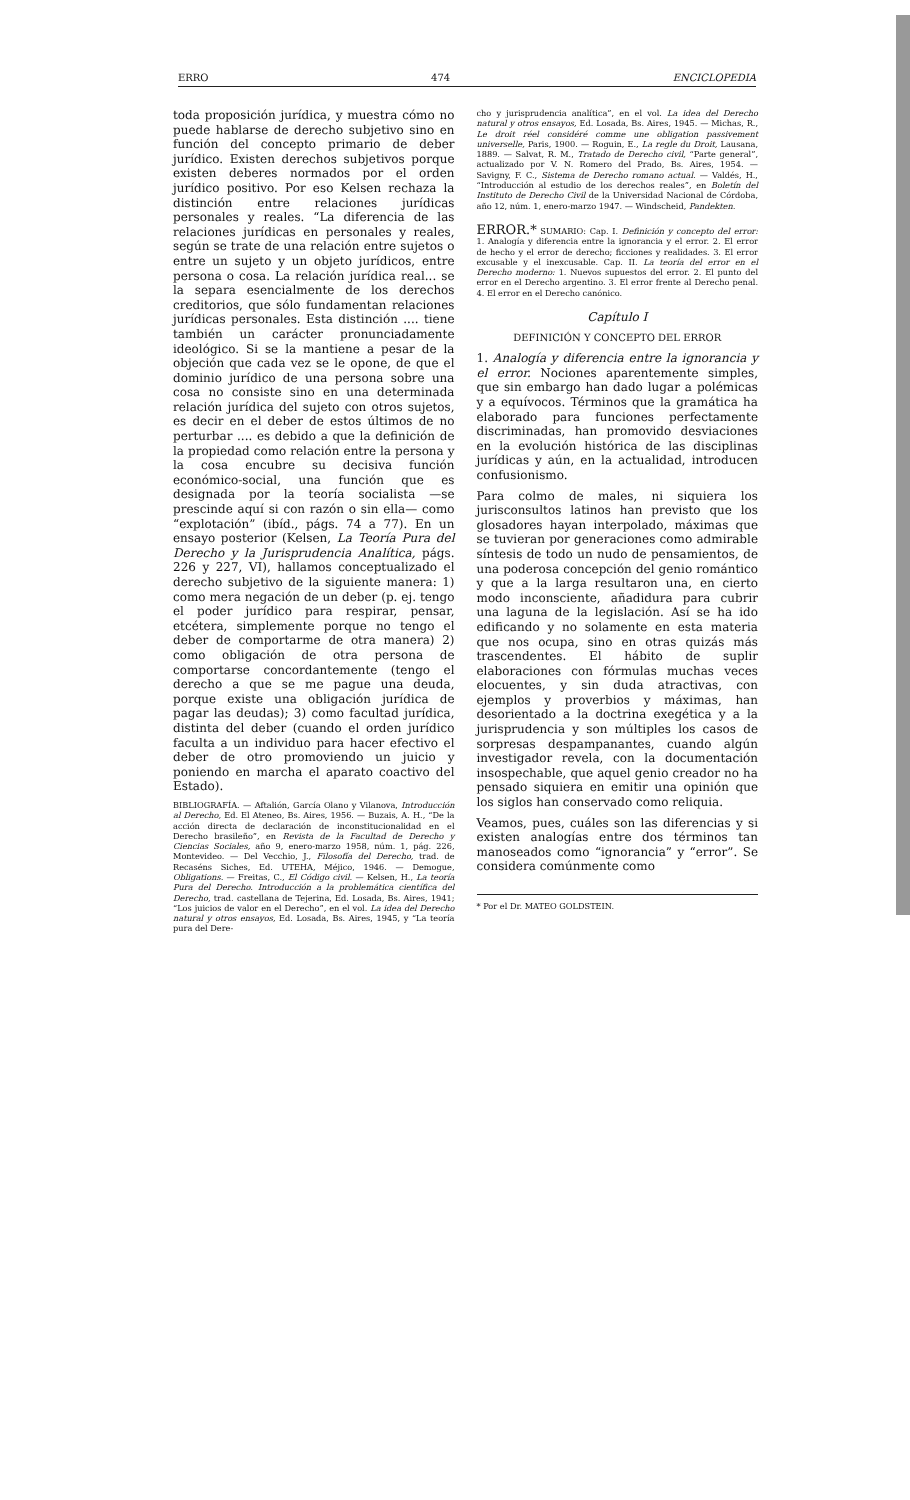ERRO 474 ENCICLOPEDIA
toda proposición jurídica, y muestra cómo no puede hablarse de derecho subjetivo sino en función del concepto primario de deber jurídico. Existen derechos subjetivos porque existen deberes normados por el orden jurídico positivo. Por eso Kelsen rechaza la distinción entre relaciones jurídicas personales y reales. “La diferencia de las relaciones jurídicas en personales y reales, según se trate de una relación entre sujetos o entre un sujeto y un objeto jurídicos, entre persona o cosa. La relación jurídica real... se la separa esencialmente de los derechos creditorios, que sólo fundamentan relaciones jurídicas personales. Esta distinción .... tiene también un carácter pronunciadamente ideológico. Si se la mantiene a pesar de la objeción que cada vez se le opone, de que el dominio jurídico de una persona sobre una cosa no consiste sino en una determinada relación jurídica del sujeto con otros sujetos, es decir en el deber de estos últimos de no perturbar .... es debido a que la definición de la propiedad como relación entre la persona y la cosa encubre su decisiva función económico-social, una función que es designada por la teoría socialista —se prescinde aquí si con razón o sin ella— como “explotación” (ibíd., págs. 74 a 77). En un ensayo posterior (Kelsen, La Teoría Pura del Derecho y la Jurisprudencia Analítica, págs. 226 y 227, VI), hallamos conceptualizado el derecho subjetivo de la siguiente manera: 1) como mera negación de un deber (p. ej. tengo el poder jurídico para respirar, pensar, etcétera, simplemente porque no tengo el deber de comportarme de otra manera) 2) como obligación de otra persona de comportarse concordantemente (tengo el derecho a que se me pague una deuda, porque existe una obligación jurídica de pagar las deudas); 3) como facultad jurídica, distinta del deber (cuando el orden jurídico faculta a un individuo para hacer efectivo el deber de otro promoviendo un juicio y poniendo en marcha el aparato coactivo del Estado).
BIBLIOGRAFÍA. — Aftalión, García Olano y Vilanova, Introducción al Derecho, Ed. El Ateneo, Bs. Aires, 1956. — Buzais, A. H., “De la acción directa de declaración de inconstitucionalidad en el Derecho brasileño”, en Revista de la Facultad de Derecho y Ciencias Sociales, año 9, enero-marzo 1958, núm. 1, pág. 226, Montevideo. — Del Vecchio, J., Filosofía del Derecho, trad. de Recaséns Siches, Ed. UTEHA, Méjico, 1946. — Demogue, Obligations. — Freitas, C., El Código civil. — Kelsen, H., La teoría Pura del Derecho. Introducción a la problemática científica del Derecho, trad. castellana de Tejerina, Ed. Losada, Bs. Aires, 1941; “Los juicios de valor en el Derecho”, en el vol. La idea del Derecho natural y otros ensayos, Ed. Losada, Bs. Aires, 1945, y “La teoría pura del Dere-
cho y jurisprudencia analítica”, en el vol. La idea del Derecho natural y otros ensayos, Ed. Losada, Bs. Aires, 1945. — Michas, R., Le droit réel considéré comme une obligation passivement universelle, Paris, 1900. — Roguin, E., La regle du Droit, Lausana, 1889. — Salvat, R. M., Tratado de Derecho civil, “Parte general”, actualizado por V. N. Romero del Prado, Bs. Aires, 1954. — Savigny, F. C., Sistema de Derecho romano actual. — Valdés, H., “Introducción al estudio de los derechos reales”, en Boletín del Instituto de Derecho Civil de la Universidad Nacional de Córdoba, año 12, núm. 1, enero-marzo 1947. — Windscheid, Pandekten.
ERROR.* SUMARIO: Cap. I. Definición y concepto del error: 1. Analogía y diferencia entre la ignorancia y el error. 2. El error de hecho y el error de derecho; ficciones y realidades. 3. El error excusable y el inexcusable. Cap. II. La teoría del error en el Derecho moderno: 1. Nuevos supuestos del error. 2. El punto del error en el Derecho argentino. 3. El error frente al Derecho penal. 4. El error en el Derecho canónico.
Capítulo I
DEFINICIÓN Y CONCEPTO DEL ERROR
1. Analogía y diferencia entre la ignorancia y el error. Nociones aparentemente simples, que sin embargo han dado lugar a polémicas y a equívocos. Términos que la gramática ha elaborado para funciones perfectamente discriminadas, han promovido desviaciones en la evolución histórica de las disciplinas jurídicas y aún, en la actualidad, introducen confusionismo.
Para colmo de males, ni siquiera los jurisconsultos latinos han previsto que los glosadores hayan interpolado, máximas que se tuvieran por generaciones como admirable síntesis de todo un nudo de pensamientos, de una poderosa concepción del genio romántico y que a la larga resultaron una, en cierto modo inconsciente, añadidura para cubrir una laguna de la legislación. Así se ha ido edificando y no solamente en esta materia que nos ocupa, sino en otras quizás más trascendentes. El hábito de suplir elaboraciones con fórmulas muchas veces elocuentes, y sin duda atractivas, con ejemplos y proverbios y máximas, han desorientado a la doctrina exegética y a la jurisprudencia y son múltiples los casos de sorpresas despampanantes, cuando algún investigador revela, con la documentación insospechable, que aquel genio creador no ha pensado siquiera en emitir una opinión que los siglos han conservado como reliquia.
Veamos, pues, cuáles son las diferencias y si existen analogías entre dos términos tan manoseados como “ignorancia” y “error”. Se considera comúnmente como
* Por el Dr. MATEO GOLDSTEIN.